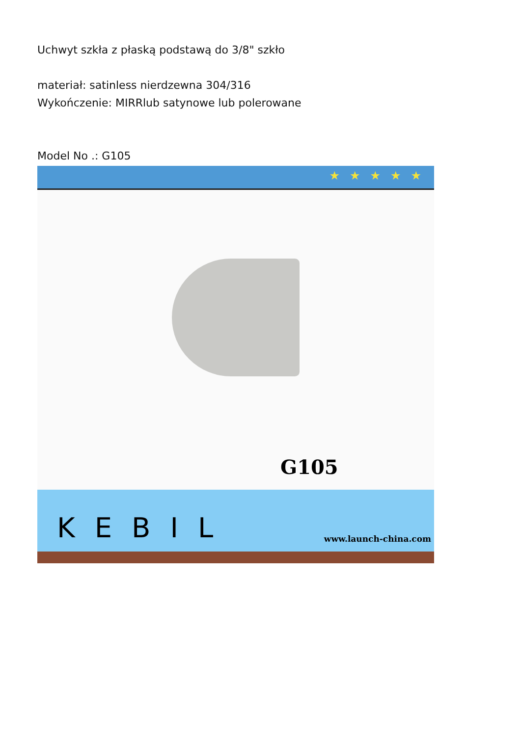Uchwyt szkła z płaską podstawą do 3/8" szkło
materiał: satinless nierdzewna 304/316
Wykończenie: MIRRlub satynowe lub polerowane
Model No .: G105
★★★★★
G105
KEBIL www.launch-china.com